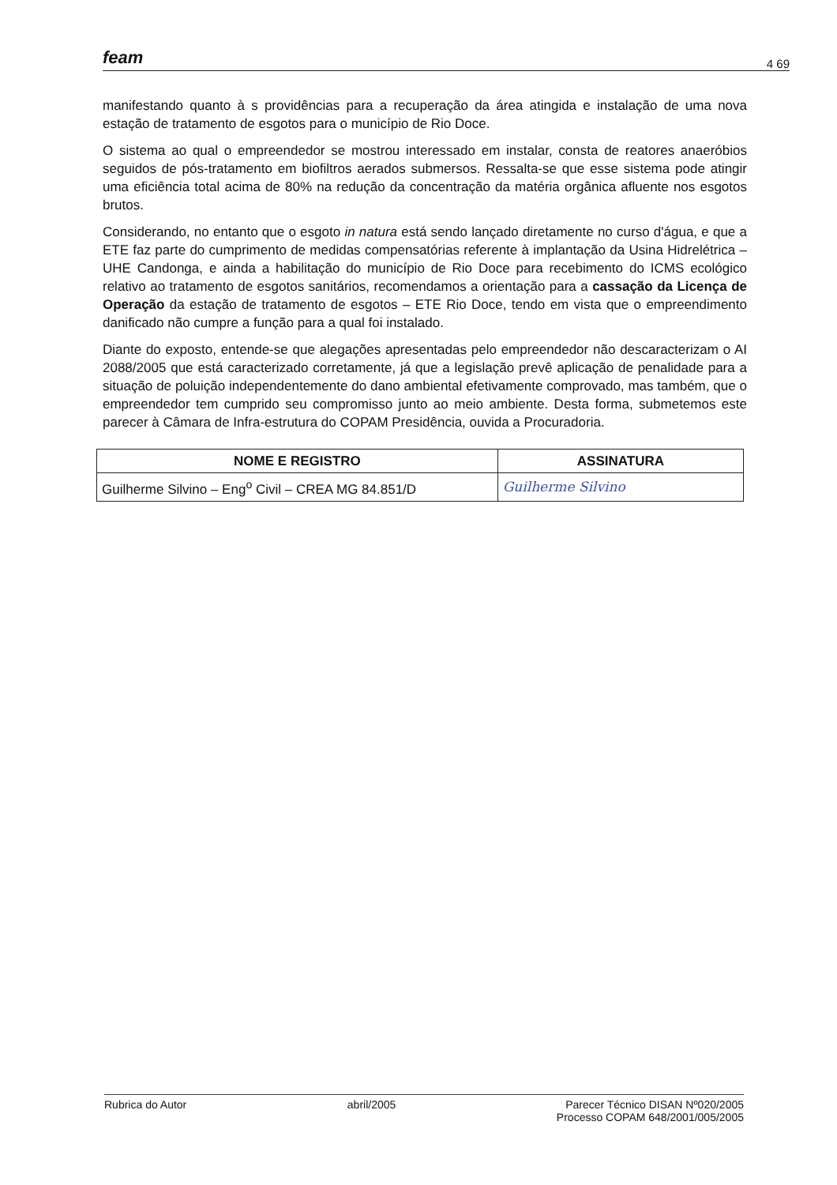feam 4 69
manifestando quanto à s providências para a recuperação da área atingida e instalação de uma nova estação de tratamento de esgotos para o município de Rio Doce.
O sistema ao qual o empreendedor se mostrou interessado em instalar, consta de reatores anaeróbios seguidos de pós-tratamento em biofiltros aerados submersos. Ressalta-se que esse sistema pode atingir uma eficiência total acima de 80% na redução da concentração da matéria orgânica afluente nos esgotos brutos.
Considerando, no entanto que o esgoto in natura está sendo lançado diretamente no curso d'água, e que a ETE faz parte do cumprimento de medidas compensatórias referente à implantação da Usina Hidrelétrica – UHE Candonga, e ainda a habilitação do município de Rio Doce para recebimento do ICMS ecológico relativo ao tratamento de esgotos sanitários, recomendamos a orientação para a cassação da Licença de Operação da estação de tratamento de esgotos – ETE Rio Doce, tendo em vista que o empreendimento danificado não cumpre a função para a qual foi instalado.
Diante do exposto, entende-se que alegações apresentadas pelo empreendedor não descaracterizam o AI 2088/2005 que está caracterizado corretamente, já que a legislação prevê aplicação de penalidade para a situação de poluição independentemente do dano ambiental efetivamente comprovado, mas também, que o empreendedor tem cumprido seu compromisso junto ao meio ambiente. Desta forma, submetemos este parecer à Câmara de Infra-estrutura do COPAM Presidência, ouvida a Procuradoria.
| NOME E REGISTRO | ASSINATURA |
| --- | --- |
| Guilherme Silvino – Eng<sup>o</sup> Civil – CREA MG 84.851/D | Guilherme Silvino |
Rubrica do Autor abril/2005 Parecer Técnico DISAN Nº020/2005
Processo COPAM 648/2001/005/2005